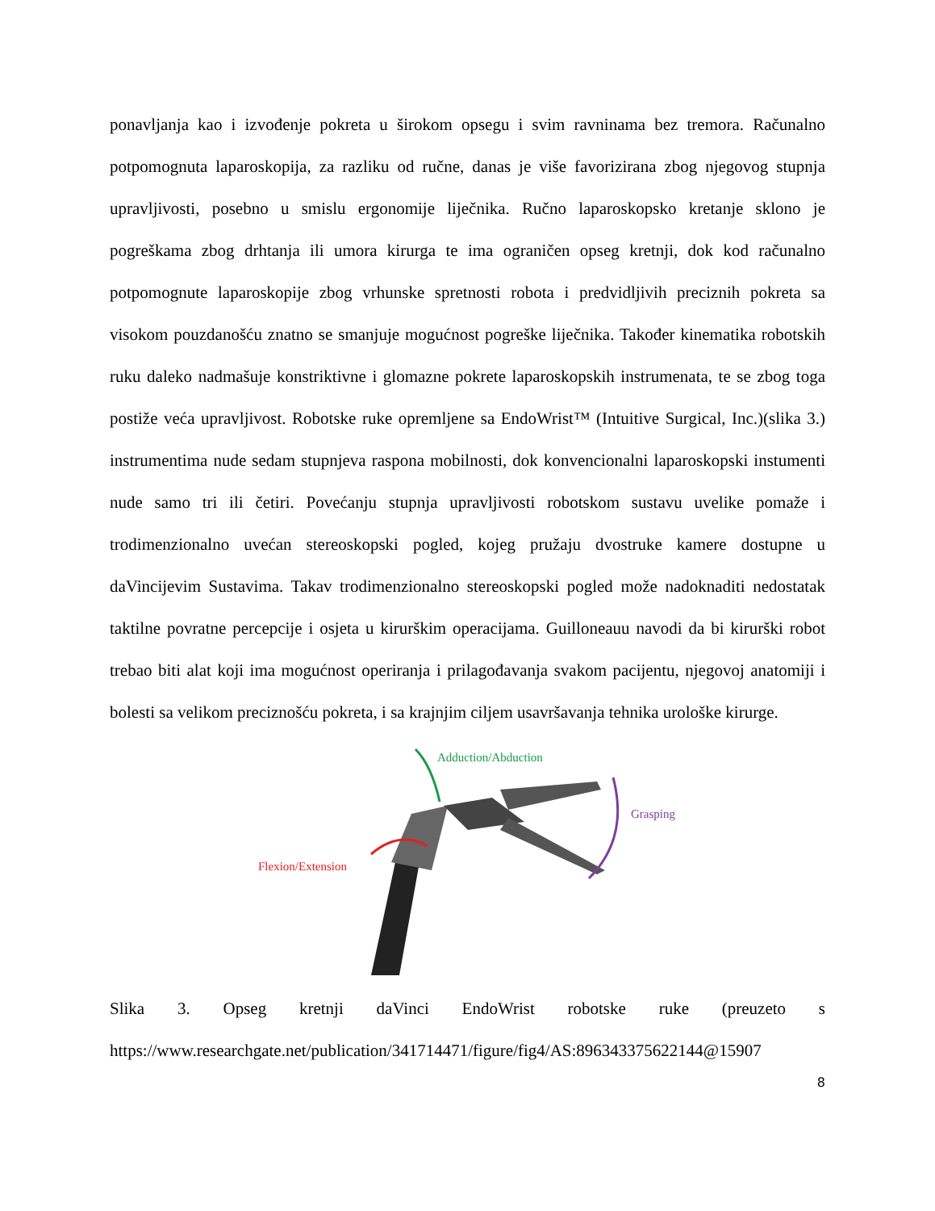ponavljanja kao i izvođenje pokreta u širokom opsegu i svim ravninama bez tremora. Računalno potpomognuta laparoskopija, za razliku od ručne, danas je više favorizirana zbog njegovog stupnja upravljivosti, posebno u smislu ergonomije liječnika. Ručno laparoskopsko kretanje sklono je pogreškama zbog drhtanja ili umora kirurga te ima ograničen opseg kretnji, dok kod računalno potpomognute laparoskopije zbog vrhunske spretnosti robota i predvidljivih preciznih pokreta sa visokom pouzdanošću znatno se smanjuje mogućnost pogreške liječnika. Također kinematika robotskih ruku daleko nadmašuje konstriktivne i glomazne pokrete laparoskopskih instrumenata, te se zbog toga postiže veća upravljivost. Robotske ruke opremljene sa EndoWrist™ (Intuitive Surgical, Inc.)(slika 3.) instrumentima nude sedam stupnjeva raspona mobilnosti, dok konvencionalni laparoskopski instumenti nude samo tri ili četiri. Povećanju stupnja upravljivosti robotskom sustavu uvelike pomaže i trodimenzionalno uvećan stereoskopski pogled, kojeg pružaju dvostruke kamere dostupne u daVincijevim Sustavima. Takav trodimenzionalno stereoskopski pogled može nadoknaditi nedostatak taktilne povratne percepcije i osjeta u kirurškim operacijama. Guilloneauu navodi da bi kirurški robot trebao biti alat koji ima mogućnost operiranja i prilagođavanja svakom pacijentu, njegovoj anatomiji i bolesti sa velikom preciznošću pokreta, i sa krajnjim ciljem usavršavanja tehnika urološke kirurge.
Adduction/Abduction
Grasping
Flexion/Extension
Slika 3. Opseg kretnji daVinci EndoWrist robotske ruke (preuzeto s
https://www.researchgate.net/publication/341714471/figure/fig4/AS:896343375622144@15907
8